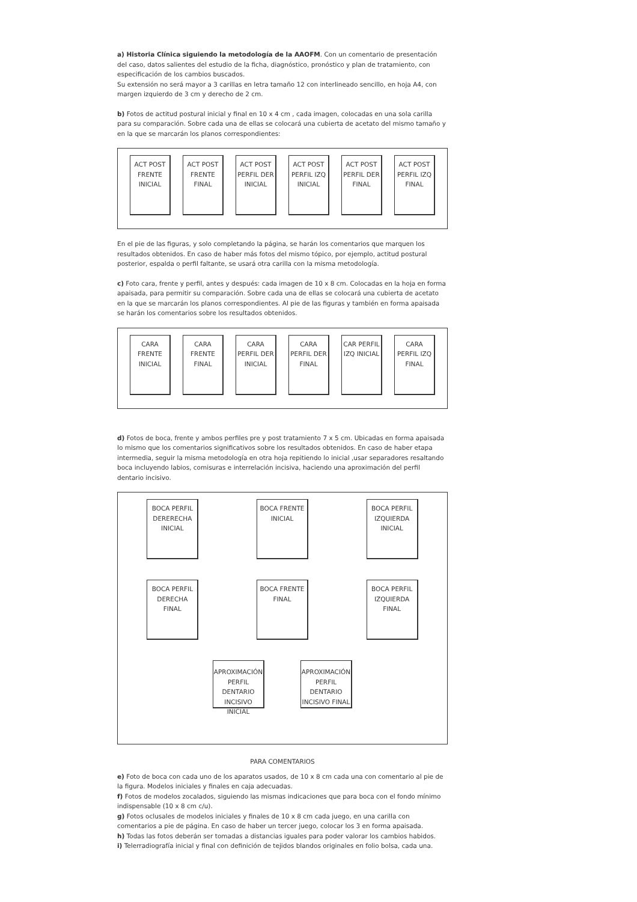a) Historia Clínica siguiendo la metodología de la AAOFM. Con un comentario de presentación del caso, datos salientes del estudio de la ficha, diagnóstico, pronóstico y plan de tratamiento, con especificación de los cambios buscados.
Su extensión no será mayor a 3 carillas en letra tamaño 12 con interlineado sencillo, en hoja A4, con margen izquierdo de 3 cm y derecho de 2 cm.
b) Fotos de actitud postural inicial y final en 10 x 4 cm , cada imagen, colocadas en una sola carilla para su comparación. Sobre cada una de ellas se colocará una cubierta de acetato del mismo tamaño y en la que se marcarán los planos correspondientes:
ACT POST FRENTE INICIAL
ACT POST FRENTE FINAL
ACT POST PERFIL DER INICIAL
ACT POST PERFIL IZQ INICIAL
ACT POST PERFIL DER FINAL
ACT POST PERFIL IZQ FINAL
En el pie de las figuras, y solo completando la página, se harán los comentarios que marquen los resultados obtenidos. En caso de haber más fotos del mismo tópico, por ejemplo, actitud postural posterior, espalda o perfil faltante, se usará otra carilla con la misma metodología.
c) Foto cara, frente y perfil, antes y después: cada imagen de 10 x 8 cm. Colocadas en la hoja en forma apaisada, para permitir su comparación. Sobre cada una de ellas se colocará una cubierta de acetato en la que se marcarán los planos correspondientes. Al pie de las figuras y también en forma apaisada se harán los comentarios sobre los resultados obtenidos.
CARA FRENTE INICIAL
CARA FRENTE FINAL
CARA PERFIL DER INICIAL
CARA PERFIL DER FINAL
CAR PERFIL IZQ INICIAL
CARA PERFIL IZQ FINAL
d) Fotos de boca, frente y ambos perfiles pre y post tratamiento 7 x 5 cm. Ubicadas en forma apaisada lo mismo que los comentarios significativos sobre los resultados obtenidos. En caso de haber etapa intermedia, seguir la misma metodología en otra hoja repitiendo lo inicial ,usar separadores resaltando boca incluyendo labios, comisuras e interrelación incisiva, haciendo una aproximación del perfil dentario incisivo.
BOCA PERFIL DERERECHA INICIAL
BOCA FRENTE INICIAL
BOCA PERFIL IZQUIERDA INICIAL
BOCA PERFIL DERECHA FINAL
BOCA FRENTE FINAL
BOCA PERFIL IZQUIERDA FINAL
APROXIMACIÓN PERFIL DENTARIO INCISIVO INICIAL
APROXIMACIÓN PERFIL DENTARIO INCISIVO FINAL
PARA COMENTARIOS
e) Foto de boca con cada uno de los aparatos usados, de 10 x 8 cm cada una con comentario al pie de la figura. Modelos iniciales y finales en caja adecuadas.
f) Fotos de modelos zocalados, siguiendo las mismas indicaciones que para boca con el fondo mínimo indispensable (10 x 8 cm c/u).
g) Fotos oclusales de modelos iniciales y finales de 10 x 8 cm cada juego, en una carilla con comentarios a pie de página. En caso de haber un tercer juego, colocar los 3 en forma apaisada.
h) Todas las fotos deberán ser tomadas a distancias iguales para poder valorar los cambios habidos.
i) Telerradiografía inicial y final con definición de tejidos blandos originales en folio bolsa, cada una.